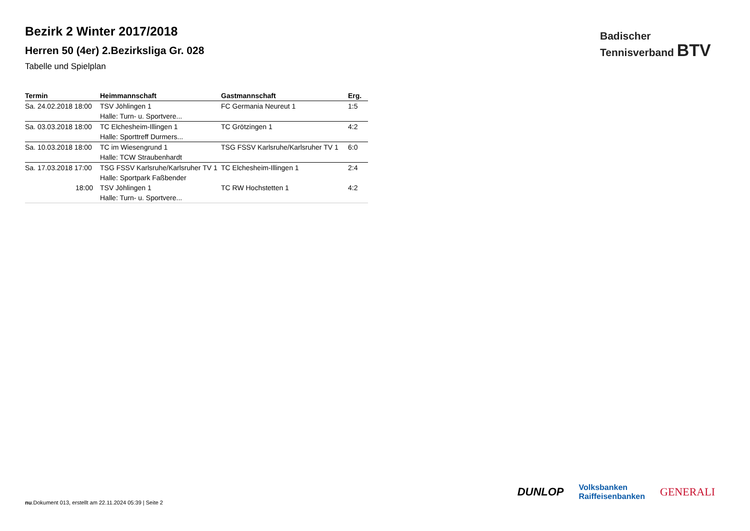Bezirk 2 Winter 2017/2018
Herren 50 (4er) 2.Bezirksliga Gr. 028
Tabelle und Spielplan
| Termin | Heimmannschaft | Gastmannschaft | Erg. |
| --- | --- | --- | --- |
| Sa. 24.02.2018 18:00 | TSV Jöhlingen 1 | FC Germania Neureut 1 | 1:5 |
| | Halle: Turn- u. Sportvere... | | |
| Sa. 03.03.2018 18:00 | TC Elchesheim-Illingen 1 | TC Grötzingen 1 | 4:2 |
| | Halle: Sporttreff Durmers... | | |
| Sa. 10.03.2018 18:00 | TC im Wiesengrund 1 | TSG FSSV Karlsruhe/Karlsruher TV 1 | 6:0 |
| | Halle: TCW Straubenhardt | | |
| Sa. 17.03.2018 17:00 | TSG FSSV Karlsruhe/Karlsruher TV 1 | TC Elchesheim-Illingen 1 | 2:4 |
| | Halle: Sportpark Faßbender | | |
| 18:00 | TSV Jöhlingen 1 | TC RW Hochstetten 1 | 4:2 |
| | Halle: Turn- u. Sportvere... | | |
Badischer
Tennisverband BTV
DUNLOP Volksbanken
Raiffeisenbanken GENERALI
nu.Dokument 013, erstellt am 22.11.2024 05:39 | Seite 2